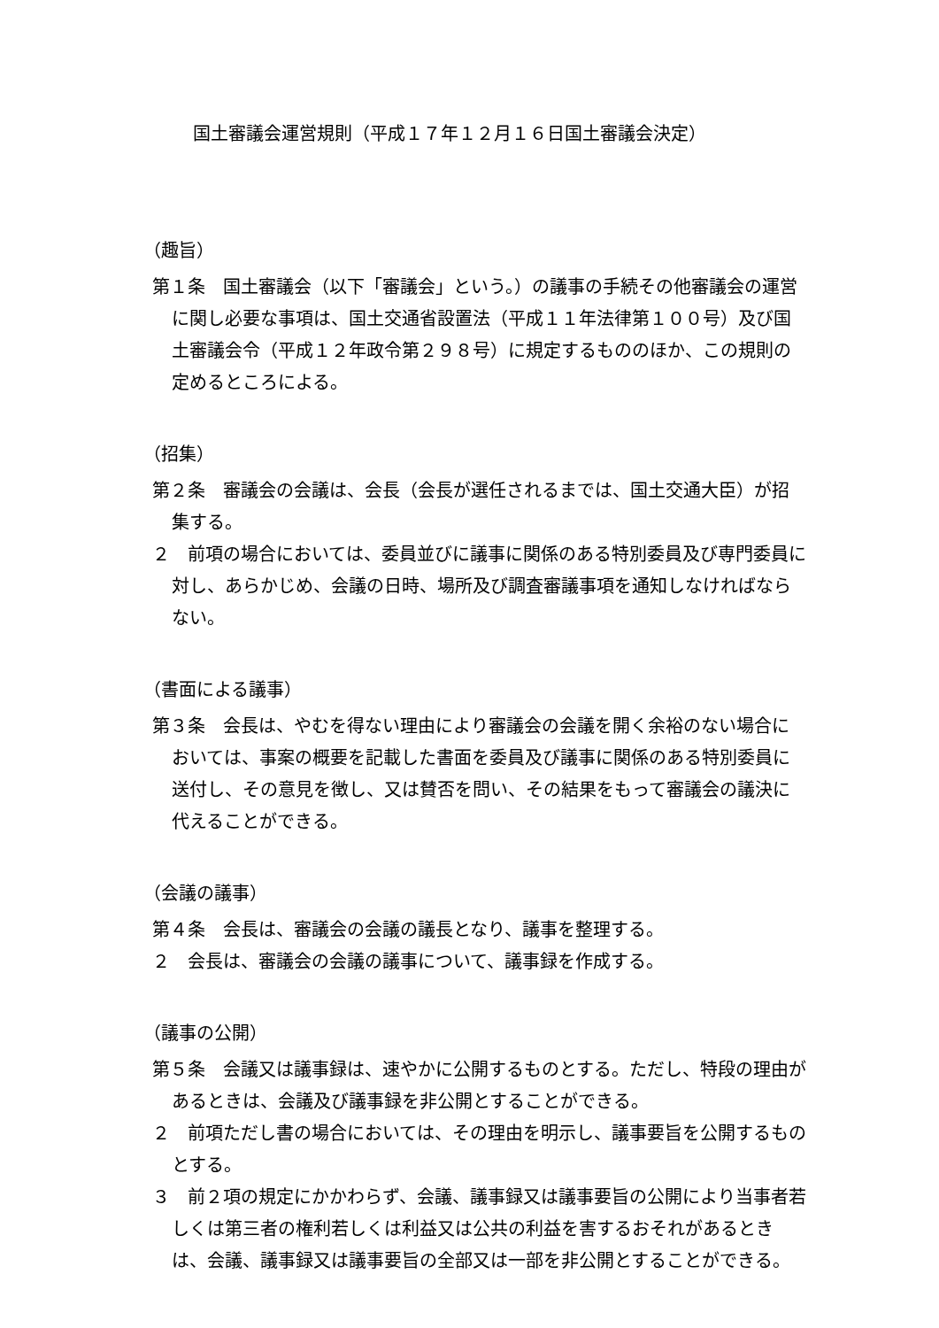国土審議会運営規則（平成１７年１２月１６日国土審議会決定）
（趣旨）
第１条　国土審議会（以下「審議会」という。）の議事の手続その他審議会の運営に関し必要な事項は、国土交通省設置法（平成１１年法律第１００号）及び国土審議会令（平成１２年政令第２９８号）に規定するもののほか、この規則の定めるところによる。
（招集）
第２条　審議会の会議は、会長（会長が選任されるまでは、国土交通大臣）が招集する。
２　前項の場合においては、委員並びに議事に関係のある特別委員及び専門委員に対し、あらかじめ、会議の日時、場所及び調査審議事項を通知しなければならない。
（書面による議事）
第３条　会長は、やむを得ない理由により審議会の会議を開く余裕のない場合においては、事案の概要を記載した書面を委員及び議事に関係のある特別委員に送付し、その意見を徴し、又は賛否を問い、その結果をもって審議会の議決に代えることができる。
（会議の議事）
第４条　会長は、審議会の会議の議長となり、議事を整理する。
２　会長は、審議会の会議の議事について、議事録を作成する。
（議事の公開）
第５条　会議又は議事録は、速やかに公開するものとする。ただし、特段の理由があるときは、会議及び議事録を非公開とすることができる。
２　前項ただし書の場合においては、その理由を明示し、議事要旨を公開するものとする。
３　前２項の規定にかかわらず、会議、議事録又は議事要旨の公開により当事者若しくは第三者の権利若しくは利益又は公共の利益を害するおそれがあるときは、会議、議事録又は議事要旨の全部又は一部を非公開とすることができる。